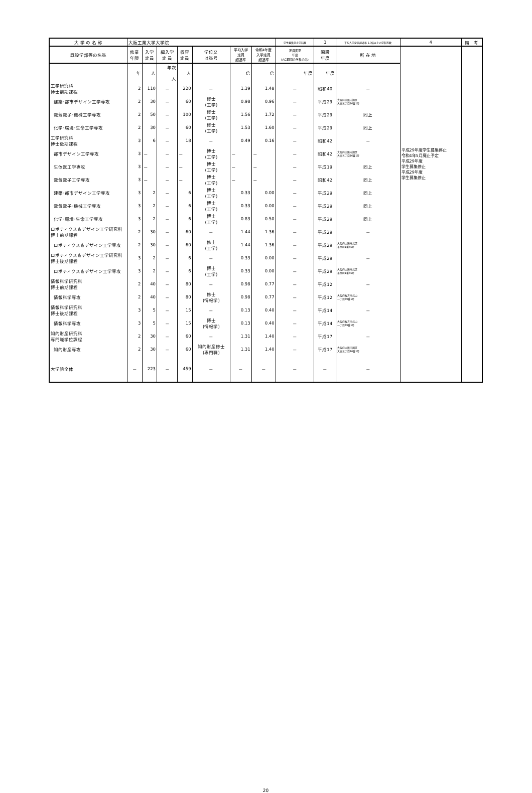| 大 学 の 名 称 | 大阪工業大学大学院 | | | | | | | 学生募集停止学科数 | 3 | 平均入学定員超過率 1.3倍以上の学科等数 | 4 | 備 考 |
| 既設学部等の名称 | 修業 年限 | 入学 定員 | 編入学 定 員 | 収容 定員 | 学位又 は称号 | 平均入学 定員 超過率 | 令和4年度 入学定員 超過率 | 定員変更 年度 (AC期間の学科のみ) | 開設 年度 | 所 在 地 | 平成29年度学生募集停止 令和4年5月廃止予定 平成29年度 学生募集停止 平成29年度 学生募集停止 | |
| | 年 | 人 | 年次 人 | 人 | | 倍 | 倍 | 年度 | 年度 | | | |
| 工学研究科 博士前期課程 | 2 | 110 | － | 220 | － | 1.39 | 1.48 | － | 昭和40 | － | | |
| 建築･都市デザイン工学専攻 | 2 | 30 | － | 60 | 修士 (工学) | 0.98 | 0.96 | － | 平成29 | 大阪府大阪市旭区 大宮五丁目16番1号 | | |
| 電気電子･機械工学専攻 | 2 | 50 | － | 100 | 修士 (工学) | 1.56 | 1.72 | － | 平成29 | 同上 | | |
| 化学･環境･生命工学専攻 | 2 | 30 | － | 60 | 修士 (工学) | 1.53 | 1.60 | － | 平成29 | 同上 | | |
| 工学研究科 博士後期課程 | 3 | 6 | － | 18 | － | 0.49 | 0.16 | － | 昭和42 | － | | |
| 都市デザイン工学専攻 | 3 | － | － | － | 博士 (工学) | － | － | － | 昭和42 | 大阪府大阪市旭区 大宮五丁目16番1号 | | |
| 生体医工学専攻 | 3 | － | － | － | 博士 (工学) | － | － | － | 平成19 | 同上 | | |
| 電気電子工学専攻 | 3 | － | － | － | 博士 (工学) | － | － | － | 昭和42 | 同上 | | |
| 建築･都市デザイン工学専攻 | 3 | 2 | － | 6 | 博士 (工学) | 0.33 | 0.00 | － | 平成29 | 同上 | | |
| 電気電子･機械工学専攻 | 3 | 2 | － | 6 | 博士 (工学) | 0.33 | 0.00 | － | 平成29 | 同上 | | |
| 化学･環境･生命工学専攻 | 3 | 2 | － | 6 | 博士 (工学) | 0.83 | 0.50 | － | 平成29 | 同上 | | |
| ロボティクス＆デザイン工学研究科 博士前期課程 | 2 | 30 | － | 60 | － | 1.44 | 1.36 | － | 平成29 | － | | |
| ロボティクス＆デザイン工学専攻 | 2 | 30 | － | 60 | 修士 (工学) | 1.44 | 1.36 | － | 平成29 | 大阪府大阪市北区 茶屋町1番45号 | | |
| ロボティクス＆デザイン工学研究科 博士後期課程 | 3 | 2 | － | 6 | － | 0.33 | 0.00 | － | 平成29 | － | | |
| ロボティクス＆デザイン工学専攻 | 3 | 2 | － | 6 | 博士 (工学) | 0.33 | 0.00 | － | 平成29 | 大阪府大阪市北区 茶屋町1番45号 | | |
| 情報科学研究科 博士前期課程 | 2 | 40 | － | 80 | － | 0.98 | 0.77 | － | 平成12 | － | | |
| 情報科学専攻 | 2 | 40 | － | 80 | 修士 (情報学) | 0.98 | 0.77 | － | 平成12 | 大阪府枚方市北山 一丁目79番1号 | | |
| 情報科学研究科 博士後期課程 | 3 | 5 | － | 15 | － | 0.13 | 0.40 | － | 平成14 | － | | |
| 情報科学専攻 | 3 | 5 | － | 15 | 博士 (情報学) | 0.13 | 0.40 | － | 平成14 | 大阪府枚方市北山 一丁目79番1号 | | |
| 知的財産研究科 専門職学位課程 | 2 | 30 | － | 60 | － | 1.31 | 1.40 | － | 平成17 | － | | |
| 知的財産専攻 | 2 | 30 | － | 60 | 知的財産修士 (専門職) | 1.31 | 1.40 | － | 平成17 | 大阪府大阪市旭区 大宮五丁目16番1号 | | |
| 大学院全体 | － | 223 | － | 459 | － | － | － | － | － | － | | |
20